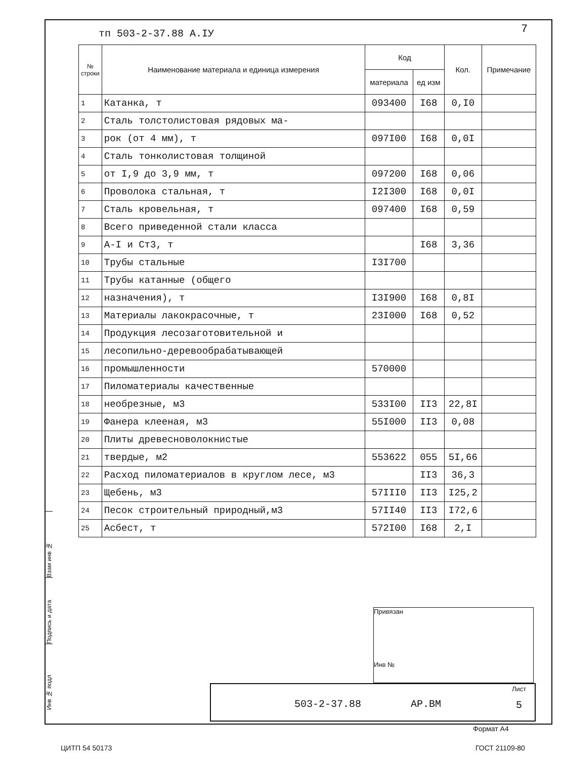тп 503-2-37.88 А.IУ 7
| № строки | Наименование материала и единица измерения | Код | | Кол. | Примечание |
| --- | --- | --- | --- | --- | --- |
| | | материала | ед изм | | |
| 1 | Катанка, т | 093400 | I68 | 0,I0 | |
| 2 | Сталь толстолистовая рядовых ма- | | | | |
| 3 | рок (от 4 мм), т | 097I00 | I68 | 0,0I | |
| 4 | Сталь тонколистовая толщиной | | | | |
| 5 | от I,9 до 3,9 мм, т | 097200 | I68 | 0,06 | |
| 6 | Проволока стальная, т | I2I300 | I68 | 0,0I | |
| 7 | Сталь кровельная, т | 097400 | I68 | 0,59 | |
| 8 | Всего приведенной стали класса | | | | |
| 9 | А-I и Ст3, т | | I68 | 3,36 | |
| 10 | Трубы стальные | I3I700 | | | |
| 11 | Трубы катанные (общего | | | | |
| 12 | назначения), т | I3I900 | I68 | 0,8I | |
| 13 | Материалы лакокрасочные, т | 23I000 | I68 | 0,52 | |
| 14 | Продукция лесозаготовительной и | | | | |
| 15 | лесопильно-деревообрабатывающей | | | | |
| 16 | промышленности | 570000 | | | |
| 17 | Пиломатериалы качественные | | | | |
| 18 | необрезные, м3 | 533I00 | II3 | 22,8I | |
| 19 | Фанера клееная, м3 | 55I000 | II3 | 0,08 | |
| 20 | Плиты древесноволокнистые | | | | |
| 21 | твердые, м2 | 553622 | 055 | 5I,66 | |
| 22 | Расход пиломатериалов в круглом лесе, м3 | | II3 | 36,3 | |
| 23 | Щебень, м3 | 57III0 | II3 | I25,2 | |
| 24 | Песок строительный природный,м3 | 57II40 | II3 | I72,6 | |
| 25 | Асбест, т | 572I00 | I68 | 2,I | |
Взам инв №
Подпись и дата
Инв № подл
Привязан
Инв №
503-2-37.88 АР.ВМ
Лист
5
Формат А4
ЦИТП 54 50173 ГОСТ 21109-80